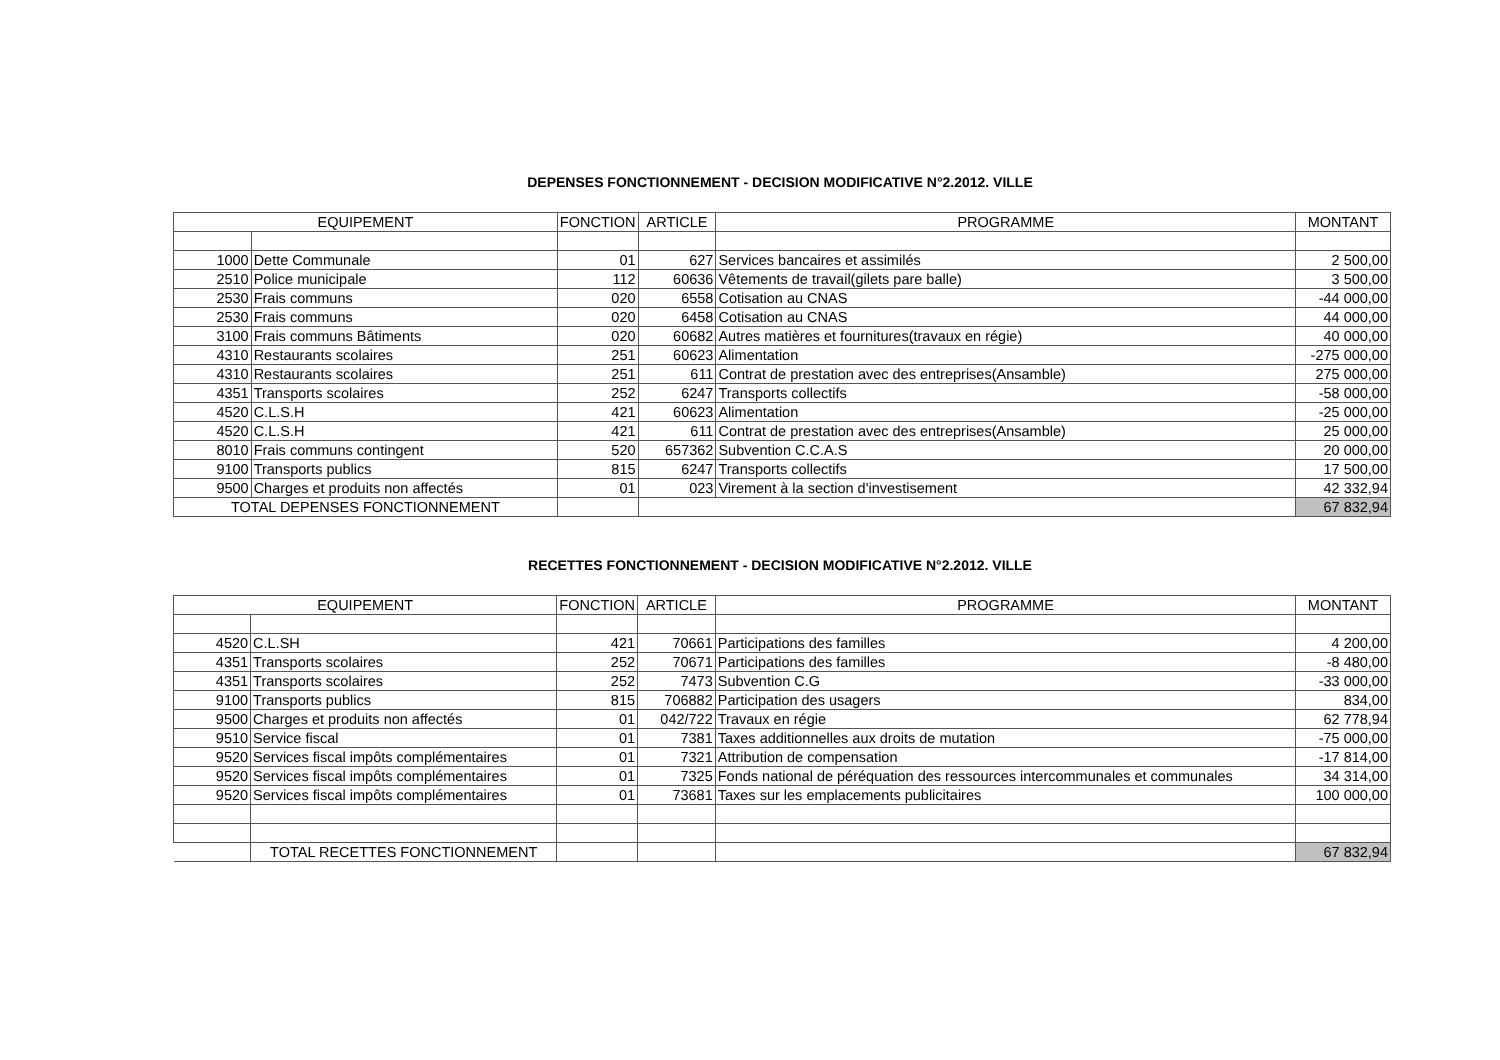DEPENSES FONCTIONNEMENT - DECISION MODIFICATIVE N°2.2012. VILLE
| EQUIPEMENT | | FONCTION | ARTICLE | PROGRAMME | MONTANT |
| --- | --- | --- | --- | --- | --- |
| 1000 | Dette Communale | 01 | 627 | Services bancaires et assimilés | 2 500,00 |
| 2510 | Police municipale | 112 | 60636 | Vêtements de travail(gilets pare balle) | 3 500,00 |
| 2530 | Frais communs | 020 | 6558 | Cotisation au CNAS | -44 000,00 |
| 2530 | Frais communs | 020 | 6458 | Cotisation au CNAS | 44 000,00 |
| 3100 | Frais communs Bâtiments | 020 | 60682 | Autres matières et fournitures(travaux en régie) | 40 000,00 |
| 4310 | Restaurants scolaires | 251 | 60623 | Alimentation | -275 000,00 |
| 4310 | Restaurants scolaires | 251 | 611 | Contrat de prestation avec des entreprises(Ansamble) | 275 000,00 |
| 4351 | Transports scolaires | 252 | 6247 | Transports collectifs | -58 000,00 |
| 4520 | C.L.S.H | 421 | 60623 | Alimentation | -25 000,00 |
| 4520 | C.L.S.H | 421 | 611 | Contrat de prestation avec des entreprises(Ansamble) | 25 000,00 |
| 8010 | Frais communs contingent | 520 | 657362 | Subvention C.C.A.S | 20 000,00 |
| 9100 | Transports publics | 815 | 6247 | Transports collectifs | 17 500,00 |
| 9500 | Charges et produits non affectés | 01 | 023 | Virement à la section d'investisement | 42 332,94 |
| TOTAL DEPENSES FONCTIONNEMENT | | | | | 67 832,94 |
RECETTES FONCTIONNEMENT - DECISION MODIFICATIVE N°2.2012. VILLE
| EQUIPEMENT | | FONCTION | ARTICLE | PROGRAMME | MONTANT |
| --- | --- | --- | --- | --- | --- |
| 4520 | C.L.SH | 421 | 70661 | Participations des familles | 4 200,00 |
| 4351 | Transports scolaires | 252 | 70671 | Participations des familles | -8 480,00 |
| 4351 | Transports scolaires | 252 | 7473 | Subvention C.G | -33 000,00 |
| 9100 | Transports publics | 815 | 706882 | Participation des usagers | 834,00 |
| 9500 | Charges et produits non affectés | 01 | 042/722 | Travaux en régie | 62 778,94 |
| 9510 | Service fiscal | 01 | 7381 | Taxes additionnelles aux droits de mutation | -75 000,00 |
| 9520 | Services fiscal impôts complémentaires | 01 | 7321 | Attribution de compensation | -17 814,00 |
| 9520 | Services fiscal impôts complémentaires | 01 | 7325 | Fonds national de péréquation des ressources intercommunales et communales | 34 314,00 |
| 9520 | Services fiscal impôts complémentaires | 01 | 73681 | Taxes sur les emplacements publicitaires | 100 000,00 |
| | TOTAL RECETTES FONCTIONNEMENT | | | | 67 832,94 |